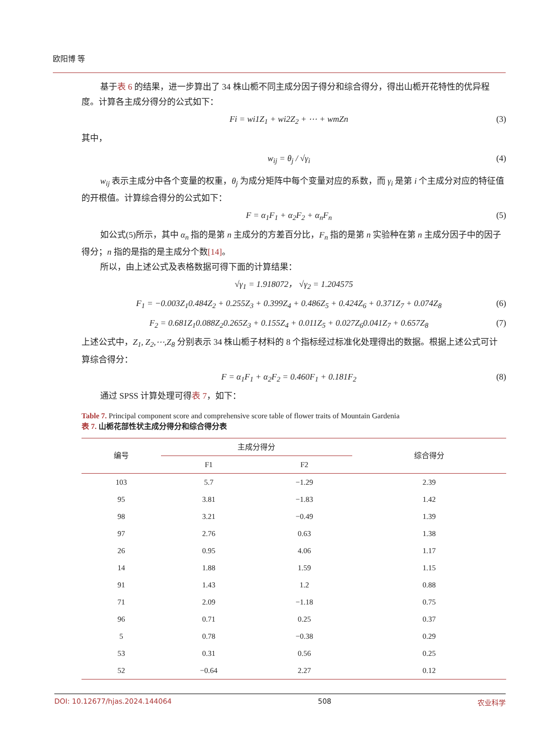欧阳博 等
基于表 6 的结果，进一步算出了 34 株山栀不同主成分因子得分和综合得分，得出山栀开花特性的优异程度。计算各主成分得分的公式如下：
Fi = wi1Z<sub>1</sub> + wi2Z<sub>2</sub> + ⋯ + wmZn (3)
其中，
w<sub>ij</sub> = θ<sub>j</sub> / √γ<sub>i</sub> (4)
w<sub>ij</sub> 表示主成分中各个变量的权重，θ<sub>j</sub> 为成分矩阵中每个变量对应的系数，而 γ<sub>i</sub> 是第 i 个主成分对应的特征值的开根值。计算综合得分的公式如下：
F = α<sub>1</sub>F<sub>1</sub> + α<sub>2</sub>F<sub>2</sub> + α<sub>n</sub>F<sub>n</sub> (5)
如公式(5)所示，其中 α<sub>n</sub> 指的是第 n 主成分的方差百分比，F<sub>n</sub> 指的是第 n 实验种在第 n 主成分因子中的因子得分；n 指的是指的是主成分个数[14]。
所以，由上述公式及表格数据可得下面的计算结果：
√γ<sub>1</sub> = 1.918072， √γ<sub>2</sub> = 1.204575
F<sub>1</sub> = −0.003Z<sub>1</sub>0.484Z<sub>2</sub> + 0.255Z<sub>3</sub> + 0.399Z<sub>4</sub> + 0.486Z<sub>5</sub> + 0.424Z<sub>6</sub> + 0.371Z<sub>7</sub> + 0.074Z<sub>8</sub> (6)
F<sub>2</sub> = 0.681Z<sub>1</sub>0.088Z<sub>2</sub>0.265Z<sub>3</sub> + 0.155Z<sub>4</sub> + 0.011Z<sub>5</sub> + 0.027Z<sub>6</sub>0.041Z<sub>7</sub> + 0.657Z<sub>8</sub> (7)
上述公式中，Z<sub>1</sub>, Z<sub>2</sub>,⋯,Z<sub>8</sub> 分别表示 34 株山栀子材料的 8 个指标经过标准化处理得出的数据。根据上述公式可计算综合得分：
F = α<sub>1</sub>F<sub>1</sub> + α<sub>2</sub>F<sub>2</sub> = 0.460F<sub>1</sub> + 0.181F<sub>2</sub> (8)
通过 SPSS 计算处理可得表 7，如下：
Table 7. Principal component score and comprehensive score table of flower traits of Mountain Gardenia
表 7. 山栀花部性状主成分得分和综合得分表
| 编号 | 主成分得分 | | 综合得分 |
| --- | --- | --- | --- |
| | F1 | F2 | |
| 103 | 5.7 | −1.29 | 2.39 |
| 95 | 3.81 | −1.83 | 1.42 |
| 98 | 3.21 | −0.49 | 1.39 |
| 97 | 2.76 | 0.63 | 1.38 |
| 26 | 0.95 | 4.06 | 1.17 |
| 14 | 1.88 | 1.59 | 1.15 |
| 91 | 1.43 | 1.2 | 0.88 |
| 71 | 2.09 | −1.18 | 0.75 |
| 96 | 0.71 | 0.25 | 0.37 |
| 5 | 0.78 | −0.38 | 0.29 |
| 53 | 0.31 | 0.56 | 0.25 |
| 52 | −0.64 | 2.27 | 0.12 |
DOI: 10.12677/hjas.2024.144064 508 农业科学